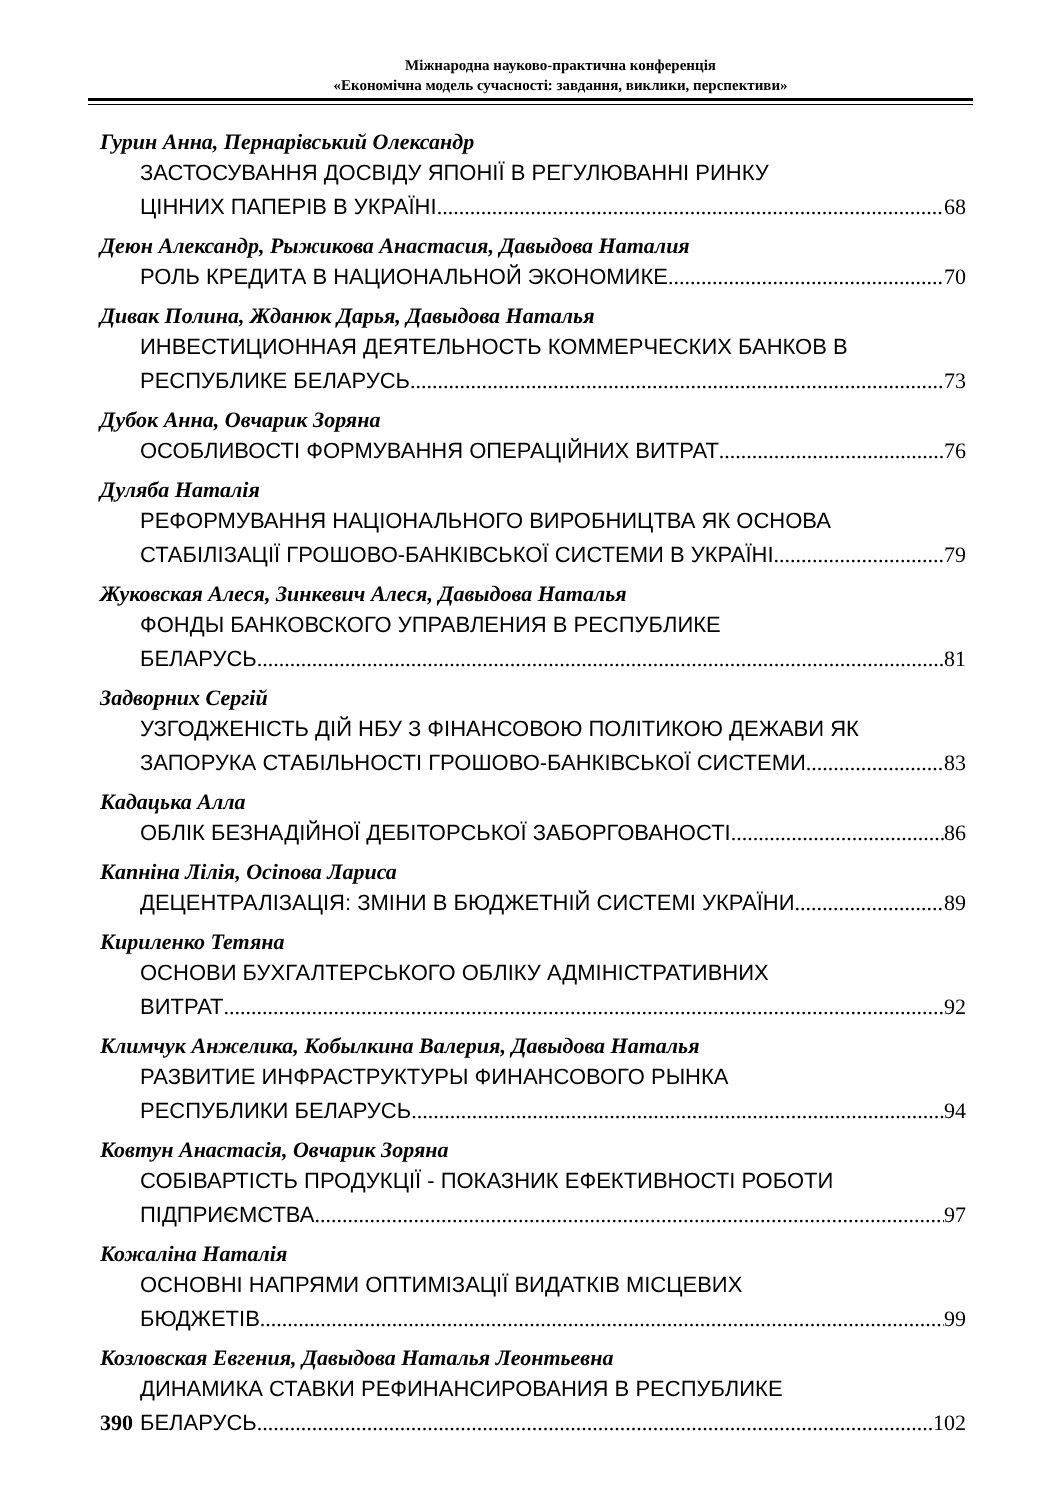Міжнародна науково-практична конференція
«Економічна модель сучасності: завдання, виклики, перспективи»
Гурин Анна, Пернарівський Олександр
ЗАСТОСУВАННЯ ДОСВІДУ ЯПОНІЇ В РЕГУЛЮВАННІ РИНКУ
ЦІННИХ ПАПЕРІВ В УКРАЇНІ 68
Деюн Александр, Рыжикова Анастасия, Давыдова Наталия
РОЛЬ КРЕДИТА В НАЦИОНАЛЬНОЙ ЭКОНОМИКЕ 70
Дивак Полина, Жданюк Дарья, Давыдова Наталья
ИНВЕСТИЦИОННАЯ ДЕЯТЕЛЬНОСТЬ КОММЕРЧЕСКИХ БАНКОВ В
РЕСПУБЛИКЕ БЕЛАРУСЬ 73
Дубок Анна, Овчарик Зоряна
ОСОБЛИВОСТІ ФОРМУВАННЯ ОПЕРАЦІЙНИХ ВИТРАТ 76
Дуляба Наталія
РЕФОРМУВАННЯ НАЦІОНАЛЬНОГО ВИРОБНИЦТВА ЯК ОСНОВА
СТАБІЛІЗАЦІЇ ГРОШОВО-БАНКІВСЬКОЇ СИСТЕМИ В УКРАЇНІ 79
Жуковская Алеся, Зинкевич Алеся, Давыдова Наталья
ФОНДЫ БАНКОВСКОГО УПРАВЛЕНИЯ В РЕСПУБЛИКЕ
БЕЛАРУСЬ 81
Задворних Сергій
УЗГОДЖЕНІСТЬ ДІЙ НБУ З ФІНАНСОВОЮ ПОЛІТИКОЮ ДЕЖАВИ ЯК
ЗАПОРУКА СТАБІЛЬНОСТІ ГРОШОВО-БАНКІВСЬКОЇ СИСТЕМИ 83
Кадацька Алла
ОБЛІК БЕЗНАДІЙНОЇ ДЕБІТОРСЬКОЇ ЗАБОРГОВАНОСТІ 86
Капніна Лілія, Осіпова Лариса
ДЕЦЕНТРАЛІЗАЦІЯ: ЗМІНИ В БЮДЖЕТНІЙ СИСТЕМІ УКРАЇНИ 89
Кириленко Тетяна
ОСНОВИ БУХГАЛТЕРСЬКОГО ОБЛІКУ АДМІНІСТРАТИВНИХ
ВИТРАТ 92
Климчук Анжелика, Кобылкина Валерия, Давыдова Наталья
РАЗВИТИЕ ИНФРАСТРУКТУРЫ ФИНАНСОВОГО РЫНКА
РЕСПУБЛИКИ БЕЛАРУСЬ 94
Ковтун Анастасія, Овчарик Зоряна
СОБІВАРТІСТЬ ПРОДУКЦІЇ - ПОКАЗНИК ЕФЕКТИВНОСТІ РОБОТИ
ПІДПРИЄМСТВА 97
Кожаліна Наталія
ОСНОВНІ НАПРЯМИ ОПТИМІЗАЦІЇ ВИДАТКІВ МІСЦЕВИХ
БЮДЖЕТІВ 99
Козловская Евгения, Давыдова Наталья Леонтьевна
ДИНАМИКА СТАВКИ РЕФИНАНСИРОВАНИЯ В РЕСПУБЛИКЕ
БЕЛАРУСЬ 102
390